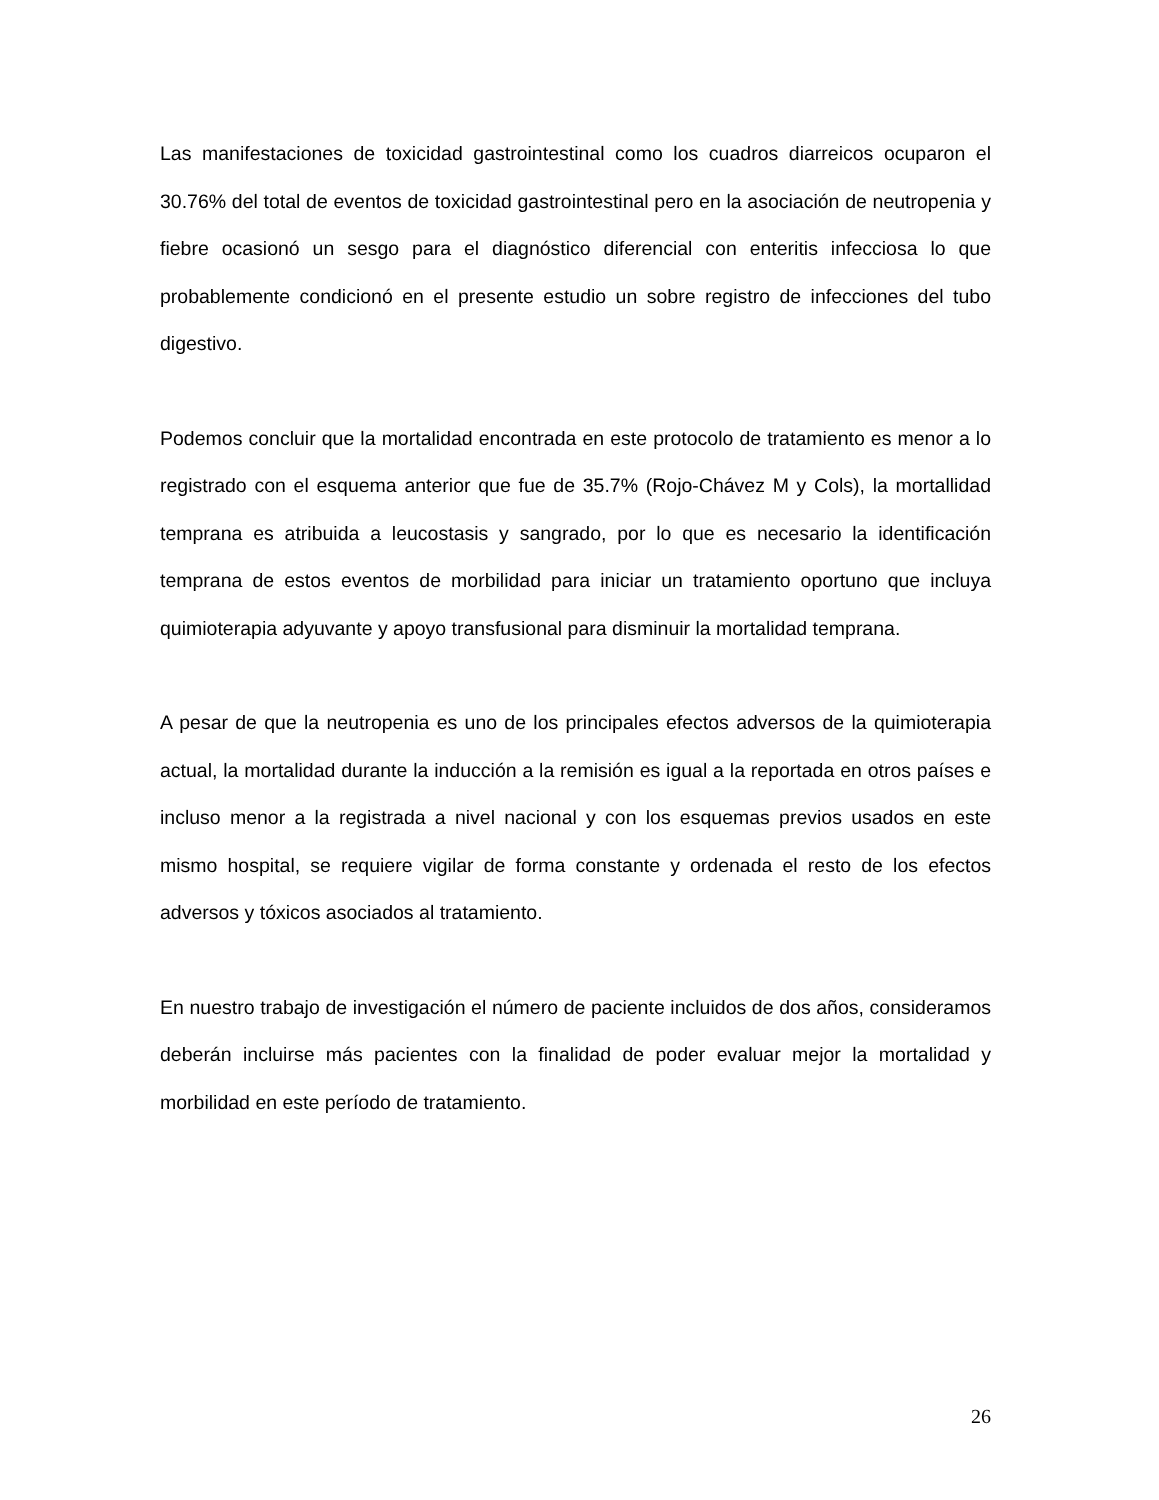Las manifestaciones de toxicidad gastrointestinal como los cuadros diarreicos ocuparon el 30.76% del total de eventos de toxicidad gastrointestinal pero en la asociación de neutropenia y fiebre ocasionó un sesgo para el diagnóstico diferencial con enteritis infecciosa lo que probablemente condicionó en el presente estudio un sobre registro de infecciones del tubo digestivo.
Podemos concluir que la mortalidad encontrada en este protocolo de tratamiento es menor a lo registrado con el esquema anterior que fue de 35.7% (Rojo-Chávez M y Cols), la mortallidad temprana es atribuida a leucostasis y sangrado, por lo que es necesario la identificación temprana de estos eventos de morbilidad para iniciar un tratamiento oportuno que incluya quimioterapia adyuvante y apoyo transfusional para disminuir la mortalidad temprana.
A pesar de que la neutropenia es uno de los principales efectos adversos de la quimioterapia actual, la mortalidad durante la inducción a la remisión es igual a la reportada en otros países e incluso menor a la registrada a nivel nacional y con los esquemas previos usados en este mismo hospital, se requiere vigilar de forma constante y ordenada el resto de los efectos adversos y tóxicos asociados al tratamiento.
En nuestro trabajo de investigación el número de paciente incluidos de dos años, consideramos deberán incluirse más pacientes con la finalidad de poder evaluar mejor la mortalidad y morbilidad en este período de tratamiento.
26